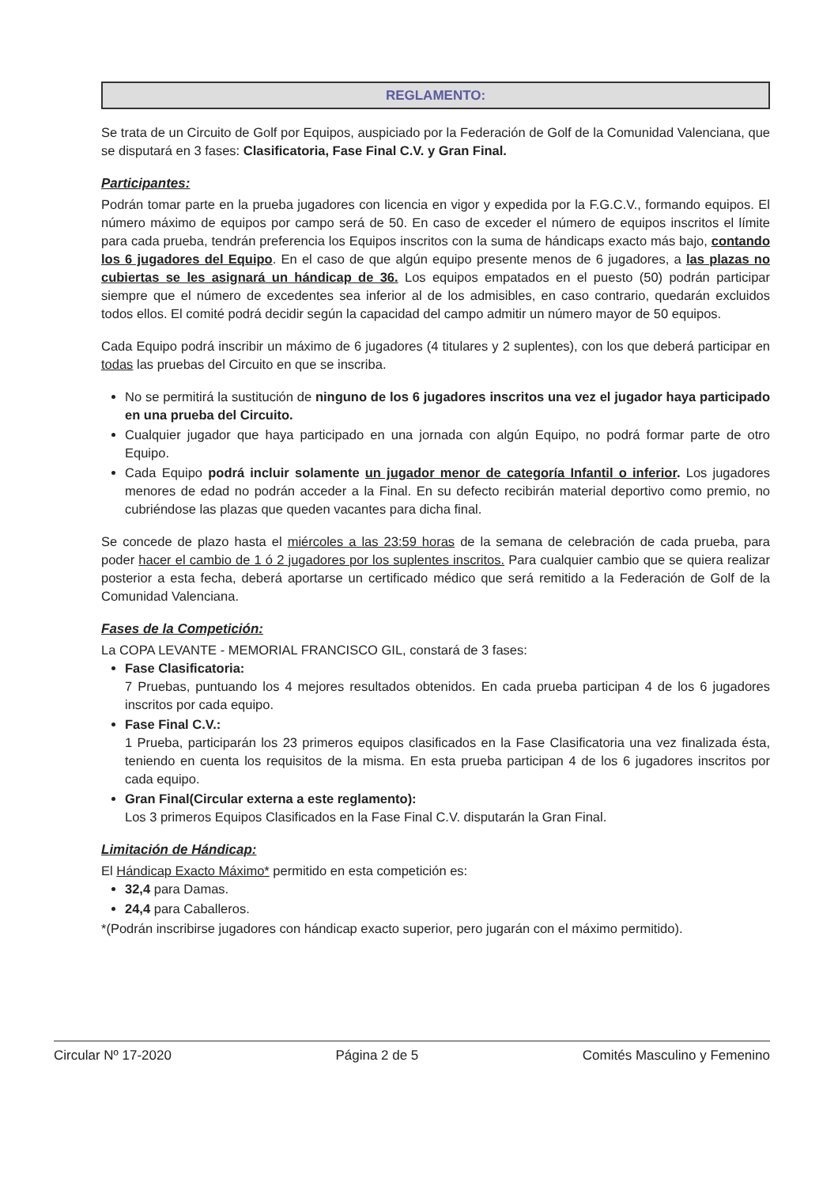REGLAMENTO:
Se trata de un Circuito de Golf por Equipos, auspiciado por la Federación de Golf de la Comunidad Valenciana, que se disputará en 3 fases: Clasificatoria, Fase Final C.V. y Gran Final.
Participantes:
Podrán tomar parte en la prueba jugadores con licencia en vigor y expedida por la F.G.C.V., formando equipos. El número máximo de equipos por campo será de 50. En caso de exceder el número de equipos inscritos el límite para cada prueba, tendrán preferencia los Equipos inscritos con la suma de hándicaps exacto más bajo, contando los 6 jugadores del Equipo. En el caso de que algún equipo presente menos de 6 jugadores, a las plazas no cubiertas se les asignará un hándicap de 36. Los equipos empatados en el puesto (50) podrán participar siempre que el número de excedentes sea inferior al de los admisibles, en caso contrario, quedarán excluidos todos ellos. El comité podrá decidir según la capacidad del campo admitir un número mayor de 50 equipos.
Cada Equipo podrá inscribir un máximo de 6 jugadores (4 titulares y 2 suplentes), con los que deberá participar en todas las pruebas del Circuito en que se inscriba.
No se permitirá la sustitución de ninguno de los 6 jugadores inscritos una vez el jugador haya participado en una prueba del Circuito.
Cualquier jugador que haya participado en una jornada con algún Equipo, no podrá formar parte de otro Equipo.
Cada Equipo podrá incluir solamente un jugador menor de categoría Infantil o inferior. Los jugadores menores de edad no podrán acceder a la Final. En su defecto recibirán material deportivo como premio, no cubriéndose las plazas que queden vacantes para dicha final.
Se concede de plazo hasta el miércoles a las 23:59 horas de la semana de celebración de cada prueba, para poder hacer el cambio de 1 ó 2 jugadores por los suplentes inscritos. Para cualquier cambio que se quiera realizar posterior a esta fecha, deberá aportarse un certificado médico que será remitido a la Federación de Golf de la Comunidad Valenciana.
Fases de la Competición:
La COPA LEVANTE - MEMORIAL FRANCISCO GIL, constará de 3 fases:
Fase Clasificatoria:
7 Pruebas, puntuando los 4 mejores resultados obtenidos. En cada prueba participan 4 de los 6 jugadores inscritos por cada equipo.
Fase Final C.V.:
1 Prueba, participarán los 23 primeros equipos clasificados en la Fase Clasificatoria una vez finalizada ésta, teniendo en cuenta los requisitos de la misma. En esta prueba participan 4 de los 6 jugadores inscritos por cada equipo.
Gran Final(Circular externa a este reglamento):
Los 3 primeros Equipos Clasificados en la Fase Final C.V. disputarán la Gran Final.
Limitación de Hándicap:
El Hándicap Exacto Máximo* permitido en esta competición es:
32,4 para Damas.
24,4 para Caballeros.
*(Podrán inscribirse jugadores con hándicap exacto superior, pero jugarán con el máximo permitido).
Circular Nº 17-2020 Página 2 de 5 Comités Masculino y Femenino